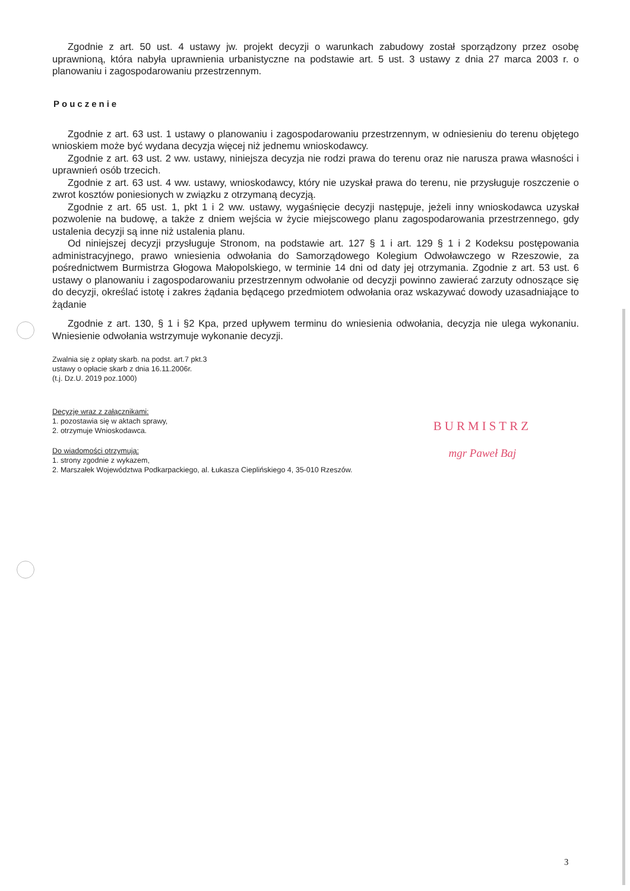Zgodnie z art. 50 ust. 4 ustawy jw. projekt decyzji o warunkach zabudowy został sporządzony przez osobę uprawnioną, która nabyła uprawnienia urbanistyczne na podstawie art. 5 ust. 3 ustawy z dnia 27 marca 2003 r. o planowaniu i zagospodarowaniu przestrzennym.
Pouczenie
Zgodnie z art. 63 ust. 1 ustawy o planowaniu i zagospodarowaniu przestrzennym, w odniesieniu do terenu objętego wnioskiem może być wydana decyzja więcej niż jednemu wnioskodawcy.
Zgodnie z art. 63 ust. 2 ww. ustawy, niniejsza decyzja nie rodzi prawa do terenu oraz nie narusza prawa własności i uprawnień osób trzecich.
Zgodnie z art. 63 ust. 4 ww. ustawy, wnioskodawcy, który nie uzyskał prawa do terenu, nie przysługuje roszczenie o zwrot kosztów poniesionych w związku z otrzymaną decyzją.
Zgodnie z art. 65 ust. 1, pkt 1 i 2 ww. ustawy, wygaśnięcie decyzji następuje, jeżeli inny wnioskodawca uzyskał pozwolenie na budowę, a także z dniem wejścia w życie miejscowego planu zagospodarowania przestrzennego, gdy ustalenia decyzji są inne niż ustalenia planu.
Od niniejszej decyzji przysługuje Stronom, na podstawie art. 127 § 1 i art. 129 § 1 i 2 Kodeksu postępowania administracyjnego, prawo wniesienia odwołania do Samorządowego Kolegium Odwoławczego w Rzeszowie, za pośrednictwem Burmistrza Głogowa Małopolskiego, w terminie 14 dni od daty jej otrzymania. Zgodnie z art. 53 ust. 6 ustawy o planowaniu i zagospodarowaniu przestrzennym odwołanie od decyzji powinno zawierać zarzuty odnoszące się do decyzji, określać istotę i zakres żądania będącego przedmiotem odwołania oraz wskazywać dowody uzasadniające to żądanie
Zgodnie z art. 130, § 1 i §2 Kpa, przed upływem terminu do wniesienia odwołania, decyzja nie ulega wykonaniu. Wniesienie odwołania wstrzymuje wykonanie decyzji.
Zwalnia się z opłaty skarb. na podst. art.7 pkt.3
ustawy o opłacie skarb z dnia 16.11.2006r.
(t.j. Dz.U. 2019 poz.1000)
Decyzję wraz z załącznikami:
1. pozostawia się w aktach sprawy,
2. otrzymuje Wnioskodawca.
Do wiadomości otrzymują:
1. strony zgodnie z wykazem,
2. Marszałek Województwa Podkarpackiego, al. Łukasza Cieplińskiego 4, 35-010 Rzeszów.
BURMISTRZ
mgr Paweł Baj
3